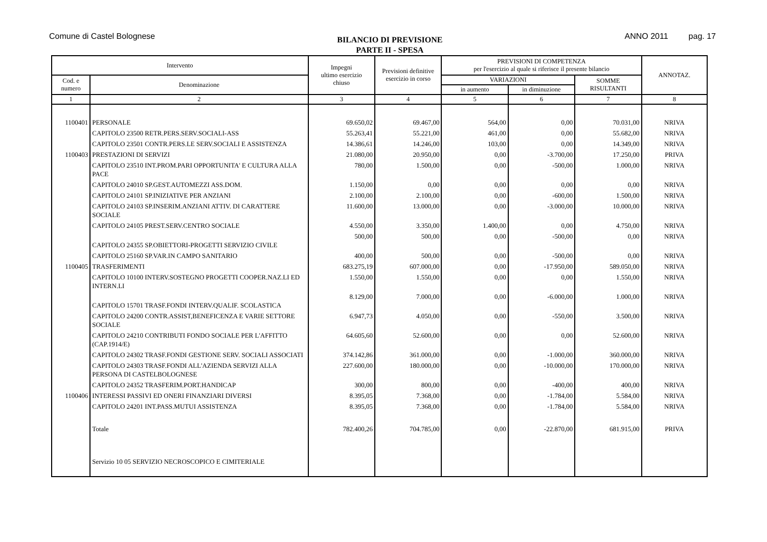Comune di Castel Bolognese
BILANCIO DI PREVISIONE
PARTE II - SPESA
ANNO 2011 pag. 17
| Intervento | | Impegni ultimo esercizio chiuso | Previsioni definitive esercizio in corso | PREVISIONI DI COMPETENZA per l'esercizio al quale si riferisce il presente bilancio | | | ANNOTAZ. |
| --- | --- | --- | --- | --- | --- | --- | --- |
| Cod. e numero | Denominazione | | | VARIAZIONI | | SOMME RISULTANTI | |
| | | | | in aumento | in diminuzione | | |
| 1 | 2 | 3 | 4 | 5 | 6 | 7 | 8 |
| 1100401 | PERSONALE | 69.650,02 | 69.467,00 | 564,00 | 0,00 | 70.031,00 | NRIVA |
| | CAPITOLO 23500 RETR.PERS.SERV.SOCIALI-ASS | 55.263,41 | 55.221,00 | 461,00 | 0,00 | 55.682,00 | NRIVA |
| | CAPITOLO 23501 CONTR.PERS.LE SERV.SOCIALI E ASSISTENZA | 14.386,61 | 14.246,00 | 103,00 | 0,00 | 14.349,00 | NRIVA |
| 1100403 | PRESTAZIONI DI SERVIZI | 21.080,00 | 20.950,00 | 0,00 | -3.700,00 | 17.250,00 | PRIVA |
| | CAPITOLO 23510 INT.PROM.PARI OPPORTUNITA' E CULTURA ALLA PACE | 780,00 | 1.500,00 | 0,00 | -500,00 | 1.000,00 | NRIVA |
| | CAPITOLO 24010 SP.GEST.AUTOMEZZI ASS.DOM. | 1.150,00 | 0,00 | 0,00 | 0,00 | 0,00 | NRIVA |
| | CAPITOLO 24101 SP.INIZIATIVE PER ANZIANI | 2.100,00 | 2.100,00 | 0,00 | -600,00 | 1.500,00 | NRIVA |
| | CAPITOLO 24103 SP.INSERIM.ANZIANI ATTIV. DI CARATTERE SOCIALE | 11.600,00 | 13.000,00 | 0,00 | -3.000,00 | 10.000,00 | NRIVA |
| | CAPITOLO 24105 PREST.SERV.CENTRO SOCIALE | 4.550,00 | 3.350,00 | 1.400,00 | 0,00 | 4.750,00 | NRIVA |
| | CAPITOLO 24355 SP.OBIETTORI-PROGETTI SERVIZIO CIVILE | 500,00 | 500,00 | 0,00 | -500,00 | 0,00 | NRIVA |
| | CAPITOLO 25160 SP.VAR.IN CAMPO SANITARIO | 400,00 | 500,00 | 0,00 | -500,00 | 0,00 | NRIVA |
| 1100405 | TRASFERIMENTI | 683.275,19 | 607.000,00 | 0,00 | -17.950,00 | 589.050,00 | NRIVA |
| | CAPITOLO 10100 INTERV.SOSTEGNO PROGETTI COOPER.NAZ.LI ED INTERN.LI | 1.550,00 | 1.550,00 | 0,00 | 0,00 | 1.550,00 | NRIVA |
| | CAPITOLO 15701 TRASF.FONDI INTERV.QUALIF. SCOLASTICA | 8.129,00 | 7.000,00 | 0,00 | -6.000,00 | 1.000,00 | NRIVA |
| | CAPITOLO 24200 CONTR.ASSIST,BENEFICENZA E VARIE SETTORE SOCIALE | 6.947,73 | 4.050,00 | 0,00 | -550,00 | 3.500,00 | NRIVA |
| | CAPITOLO 24210 CONTRIBUTI FONDO SOCIALE PER L'AFFITTO (CAP.1914/E) | 64.605,60 | 52.600,00 | 0,00 | 0,00 | 52.600,00 | NRIVA |
| | CAPITOLO 24302 TRASF.FONDI GESTIONE SERV. SOCIALI ASSOCIATI | 374.142,86 | 361.000,00 | 0,00 | -1.000,00 | 360.000,00 | NRIVA |
| | CAPITOLO 24303 TRASF.FONDI ALL'AZIENDA SERVIZI ALLA PERSONA DI CASTELBOLOGNESE | 227.600,00 | 180.000,00 | 0,00 | -10.000,00 | 170.000,00 | NRIVA |
| | CAPITOLO 24352 TRASFERIM.PORT.HANDICAP | 300,00 | 800,00 | 0,00 | -400,00 | 400,00 | NRIVA |
| 1100406 | INTERESSI PASSIVI ED ONERI FINANZIARI DIVERSI | 8.395,05 | 7.368,00 | 0,00 | -1.784,00 | 5.584,00 | NRIVA |
| | CAPITOLO 24201 INT.PASS.MUTUI ASSISTENZA | 8.395,05 | 7.368,00 | 0,00 | -1.784,00 | 5.584,00 | NRIVA |
| | Totale | 782.400,26 | 704.785,00 | 0,00 | -22.870,00 | 681.915,00 | PRIVA |
| | Servizio 10 05 SERVIZIO NECROSCOPICO E CIMITERIALE | | | | | | |